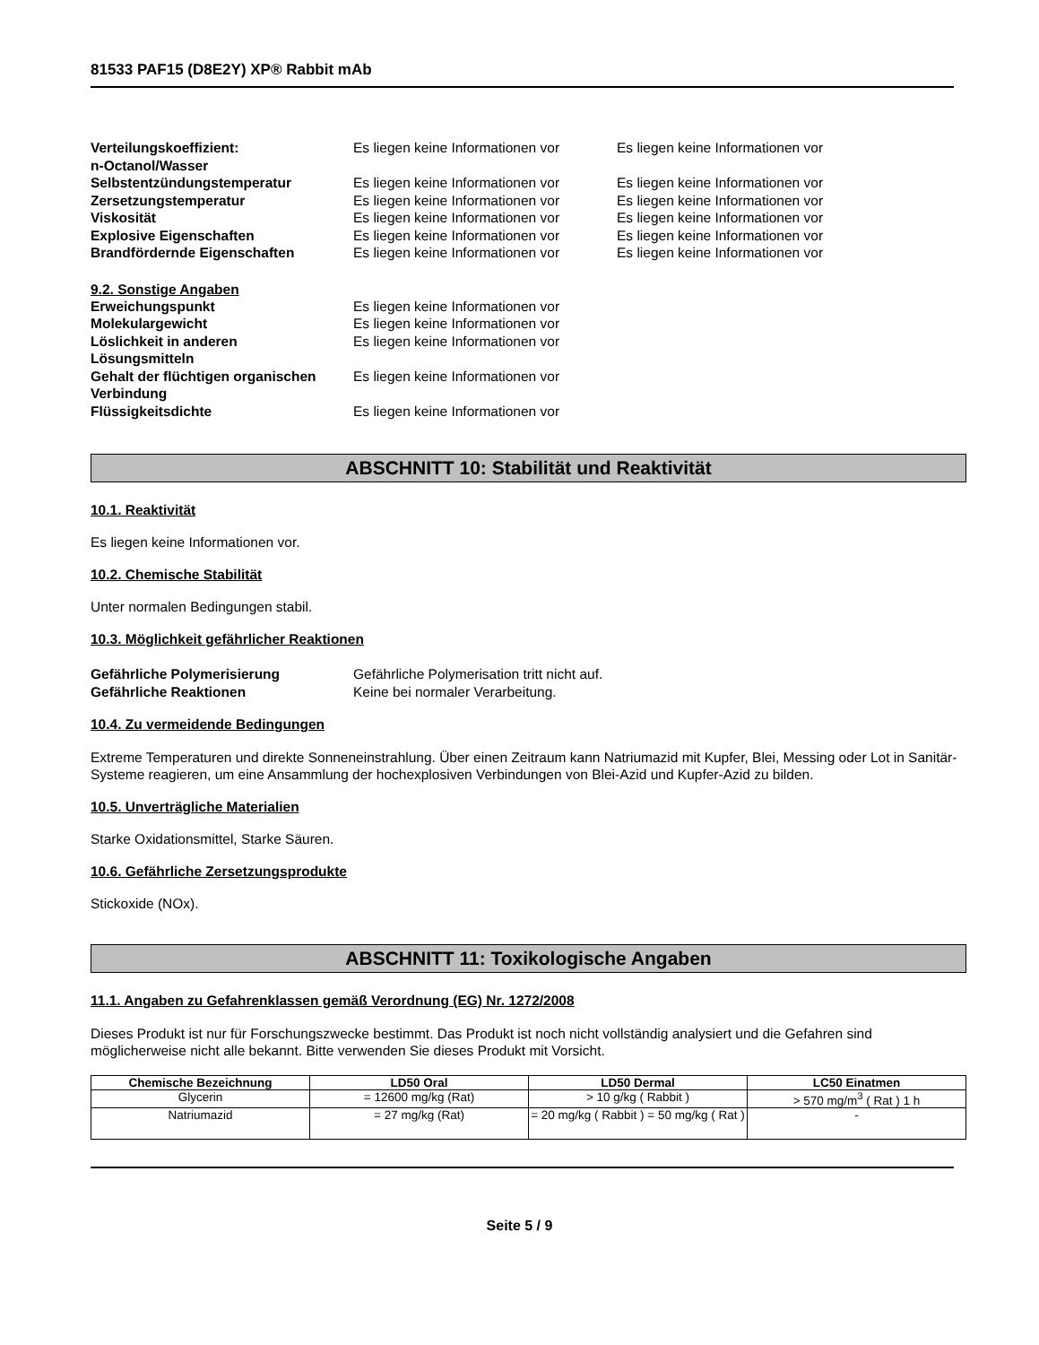81533 PAF15 (D8E2Y) XP® Rabbit mAb
Verteilungskoeffizient:
n-Octanol/Wasser
Es liegen keine Informationen vor
Es liegen keine Informationen vor
Selbstentzündungstemperatur
Es liegen keine Informationen vor
Es liegen keine Informationen vor
Zersetzungstemperatur
Es liegen keine Informationen vor
Es liegen keine Informationen vor
Viskosität
Es liegen keine Informationen vor
Es liegen keine Informationen vor
Explosive Eigenschaften
Es liegen keine Informationen vor
Es liegen keine Informationen vor
Brandfördernde Eigenschaften
Es liegen keine Informationen vor
Es liegen keine Informationen vor
9.2. Sonstige Angaben
Erweichungspunkt
Es liegen keine Informationen vor
Molekulargewicht
Es liegen keine Informationen vor
Löslichkeit in anderen
Lösungsmitteln
Es liegen keine Informationen vor
Gehalt der flüchtigen organischen
Verbindung
Es liegen keine Informationen vor
Flüssigkeitsdichte
Es liegen keine Informationen vor
ABSCHNITT 10: Stabilität und Reaktivität
10.1. Reaktivität
Es liegen keine Informationen vor.
10.2. Chemische Stabilität
Unter normalen Bedingungen stabil.
10.3. Möglichkeit gefährlicher Reaktionen
Gefährliche Polymerisierung
Gefährliche Polymerisation tritt nicht auf.
Gefährliche Reaktionen
Keine bei normaler Verarbeitung.
10.4. Zu vermeidende Bedingungen
Extreme Temperaturen und direkte Sonneneinstrahlung. Über einen Zeitraum kann Natriumazid mit Kupfer, Blei, Messing oder Lot in Sanitär-Systeme reagieren, um eine Ansammlung der hochexplosiven Verbindungen von Blei-Azid und Kupfer-Azid zu bilden.
10.5. Unverträgliche Materialien
Starke Oxidationsmittel, Starke Säuren.
10.6. Gefährliche Zersetzungsprodukte
Stickoxide (NOx).
ABSCHNITT 11: Toxikologische Angaben
11.1. Angaben zu Gefahrenklassen gemäß Verordnung (EG) Nr. 1272/2008
Dieses Produkt ist nur für Forschungszwecke bestimmt. Das Produkt ist noch nicht vollständig analysiert und die Gefahren sind möglicherweise nicht alle bekannt. Bitte verwenden Sie dieses Produkt mit Vorsicht.
| Chemische Bezeichnung | LD50 Oral | LD50 Dermal | LC50 Einatmen |
| --- | --- | --- | --- |
| Glycerin | = 12600 mg/kg (Rat) | > 10 g/kg ( Rabbit ) | > 570 mg/m<sup>3</sup> ( Rat ) 1 h |
| Natriumazid | = 27 mg/kg (Rat) | = 20 mg/kg ( Rabbit ) = 50 mg/kg ( Rat ) | - |
Seite 5 / 9